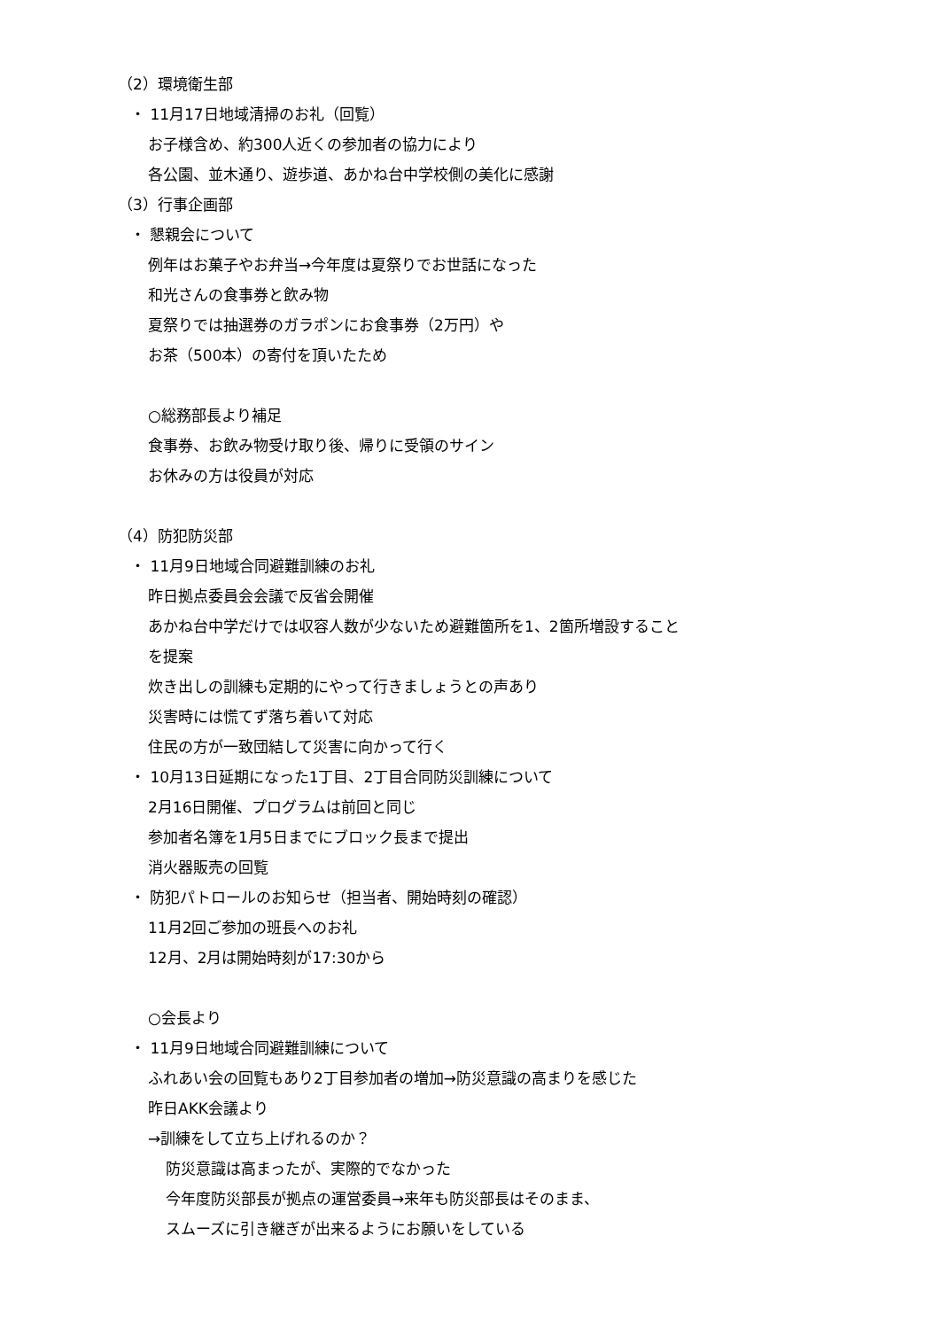（2）環境衛生部
・ 11月17日地域清掃のお礼（回覧）
お子様含め、約300人近くの参加者の協力により
各公園、並木通り、遊歩道、あかね台中学校側の美化に感謝
（3）行事企画部
・ 懇親会について
例年はお菓子やお弁当→今年度は夏祭りでお世話になった
和光さんの食事券と飲み物
夏祭りでは抽選券のガラポンにお食事券（2万円）や
お茶（500本）の寄付を頂いたため
○総務部長より補足
食事券、お飲み物受け取り後、帰りに受領のサイン
お休みの方は役員が対応
（4）防犯防災部
・ 11月9日地域合同避難訓練のお礼
昨日拠点委員会会議で反省会開催
あかね台中学だけでは収容人数が少ないため避難箇所を1、2箇所増設すること
を提案
炊き出しの訓練も定期的にやって行きましょうとの声あり
災害時には慌てず落ち着いて対応
住民の方が一致団結して災害に向かって行く
・ 10月13日延期になった1丁目、2丁目合同防災訓練について
2月16日開催、プログラムは前回と同じ
参加者名簿を1月5日までにブロック長まで提出
消火器販売の回覧
・ 防犯パトロールのお知らせ（担当者、開始時刻の確認）
11月2回ご参加の班長へのお礼
12月、2月は開始時刻が17:30から
○会長より
・ 11月9日地域合同避難訓練について
ふれあい会の回覧もあり2丁目参加者の増加→防災意識の高まりを感じた
昨日AKK会議より
→訓練をして立ち上げれるのか？
防災意識は高まったが、実際的でなかった
今年度防災部長が拠点の運営委員→来年も防災部長はそのまま、
スムーズに引き継ぎが出来るようにお願いをしている